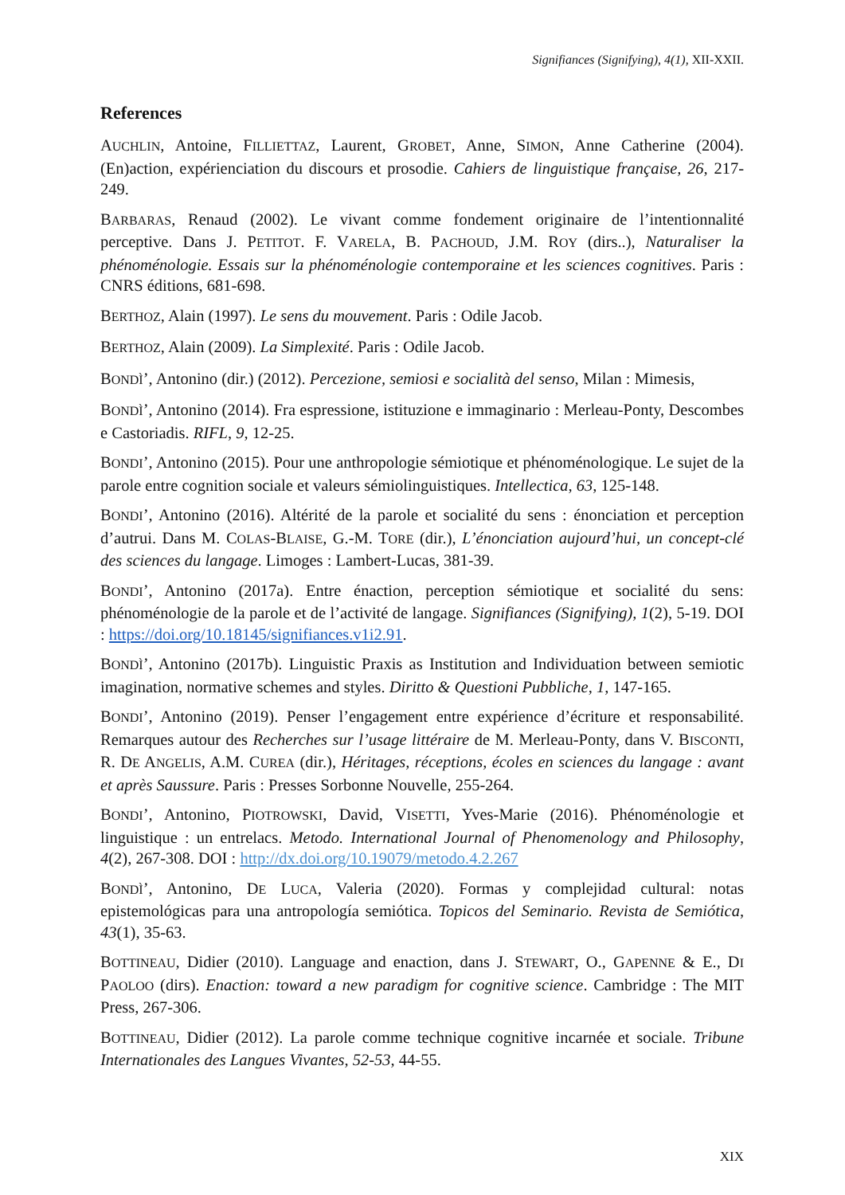Signifiances (Signifying), 4(1), XII-XXII.
References
AUCHLIN, Antoine, FILLIETTAZ, Laurent, GROBET, Anne, SIMON, Anne Catherine (2004). (En)action, expérienciation du discours et prosodie. Cahiers de linguistique française, 26, 217-249.
BARBARAS, Renaud (2002). Le vivant comme fondement originaire de l’intentionnalité perceptive. Dans J. PETITOT. F. VARELA, B. PACHOUD, J.M. ROY (dirs..), Naturaliser la phénoménologie. Essais sur la phénoménologie contemporaine et les sciences cognitives. Paris : CNRS éditions, 681-698.
BERTHOZ, Alain (1997). Le sens du mouvement. Paris : Odile Jacob.
BERTHOZ, Alain (2009). La Simplexité. Paris : Odile Jacob.
BONDÌ’, Antonino (dir.) (2012). Percezione, semiosi e socialità del senso, Milan : Mimesis,
BONDÌ’, Antonino (2014). Fra espressione, istituzione e immaginario : Merleau-Ponty, Descombes e Castoriadis. RIFL, 9, 12-25.
BONDI’, Antonino (2015). Pour une anthropologie sémiotique et phénoménologique. Le sujet de la parole entre cognition sociale et valeurs sémiolinguistiques. Intellectica, 63, 125-148.
BONDI’, Antonino (2016). Altérité de la parole et socialité du sens : énonciation et perception d’autrui. Dans M. COLAS-BLAISE, G.-M. TORE (dir.), L’énonciation aujourd’hui, un concept-clé des sciences du langage. Limoges : Lambert-Lucas, 381-39.
BONDI’, Antonino (2017a). Entre énaction, perception sémiotique et socialité du sens: phénoménologie de la parole et de l’activité de langage. Signifiances (Signifying), 1(2), 5-19. DOI : https://doi.org/10.18145/signifiances.v1i2.91.
BONDÌ’, Antonino (2017b). Linguistic Praxis as Institution and Individuation between semiotic imagination, normative schemes and styles. Diritto & Questioni Pubbliche, 1, 147-165.
BONDI’, Antonino (2019). Penser l’engagement entre expérience d’écriture et responsabilité. Remarques autour des Recherches sur l’usage littéraire de M. Merleau-Ponty, dans V. BISCONTI, R. DE ANGELIS, A.M. CUREA (dir.), Héritages, réceptions, écoles en sciences du langage : avant et après Saussure. Paris : Presses Sorbonne Nouvelle, 255-264.
BONDI’, Antonino, PIOTROWSKI, David, VISETTI, Yves-Marie (2016). Phénoménologie et linguistique : un entrelacs. Metodo. International Journal of Phenomenology and Philosophy, 4(2), 267-308. DOI : http://dx.doi.org/10.19079/metodo.4.2.267
BONDÌ’, Antonino, DE LUCA, Valeria (2020). Formas y complejidad cultural: notas epistemológicas para una antropología semiótica. Topicos del Seminario. Revista de Semiótica, 43(1), 35-63.
BOTTINEAU, Didier (2010). Language and enaction, dans J. STEWART, O., GAPENNE & E., DI PAOLOO (dirs). Enaction: toward a new paradigm for cognitive science. Cambridge : The MIT Press, 267-306.
BOTTINEAU, Didier (2012). La parole comme technique cognitive incarnée et sociale. Tribune Internationales des Langues Vivantes, 52-53, 44-55.
XIX